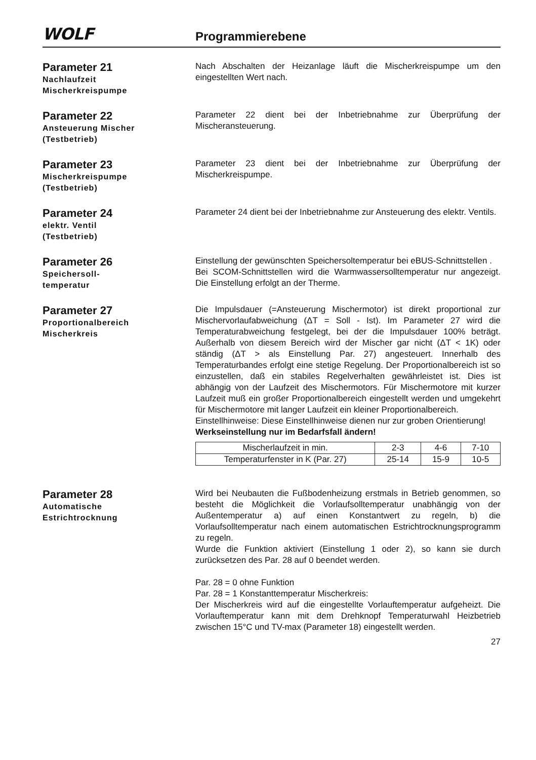WOLF
Programmierebene
Parameter 21
Nachlaufzeit
Mischerkreispumpe
Nach Abschalten der Heizanlage läuft die Mischerkreispumpe um den eingestellten Wert nach.
Parameter 22
Ansteuerung Mischer
(Testbetrieb)
Parameter 22 dient bei der Inbetriebnahme zur Überprüfung der Mischeransteuerung.
Parameter 23
Mischerkreispumpe
(Testbetrieb)
Parameter 23 dient bei der Inbetriebnahme zur Überprüfung der Mischerkreispumpe.
Parameter 24
elektr. Ventil
(Testbetrieb)
Parameter 24 dient bei der Inbetriebnahme zur Ansteuerung des elektr. Ventils.
Parameter 26
Speichersoll-
temperatur
Einstellung der gewünschten Speichersoltemperatur bei eBUS-Schnittstellen .
Bei SCOM-Schnittstellen wird die Warmwassersolltemperatur nur angezeigt. Die Einstellung erfolgt an der Therme.
Parameter 27
Proportionalbereich
Mischerkreis
Die Impulsdauer (=Ansteuerung Mischermotor) ist direkt proportional zur Mischervorlaufabweichung (ΔT = Soll - Ist). Im Parameter 27 wird die Temperaturabweichung festgelegt, bei der die Impulsdauer 100% beträgt. Außerhalb von diesem Bereich wird der Mischer gar nicht (ΔT < 1K) oder ständig (ΔT > als Einstellung Par. 27) angesteuert. Innerhalb des Temperaturbandes erfolgt eine stetige Regelung. Der Proportionalbereich ist so einzustellen, daß ein stabiles Regelverhalten gewährleistet ist. Dies ist abhängig von der Laufzeit des Mischermotors. Für Mischermotore mit kurzer Laufzeit muß ein großer Proportionalbereich eingestellt werden und umgekehrt für Mischermotore mit langer Laufzeit ein kleiner Proportionalbereich.
Einstellhinweise: Diese Einstellhinweise dienen nur zur groben Orientierung!
Werkseinstellung nur im Bedarfsfall ändern!
| Mischerlaufzeit in min. | 2-3 | 4-6 | 7-10 |
| Temperaturfenster in K (Par. 27) | 25-14 | 15-9 | 10-5 |
Parameter 28
Automatische
Estrichtrocknung
Wird bei Neubauten die Fußbodenheizung erstmals in Betrieb genommen, so besteht die Möglichkeit die Vorlaufsolltemperatur unabhängig von der Außentemperatur a) auf einen Konstantwert zu regeln, b) die Vorlaufsolltemperatur nach einem automatischen Estrichtrocknungsprogramm zu regeln.
Wurde die Funktion aktiviert (Einstellung 1 oder 2), so kann sie durch zurücksetzen des Par. 28 auf 0 beendet werden.
Par. 28 = 0 ohne Funktion
Par. 28 = 1 Konstanttemperatur Mischerkreis:
Der Mischerkreis wird auf die eingestellte Vorlauftemperatur aufgeheizt. Die Vorlauftemperatur kann mit dem Drehknopf Temperaturwahl Heizbetrieb zwischen 15°C und TV-max (Parameter 18) eingestellt werden.
27